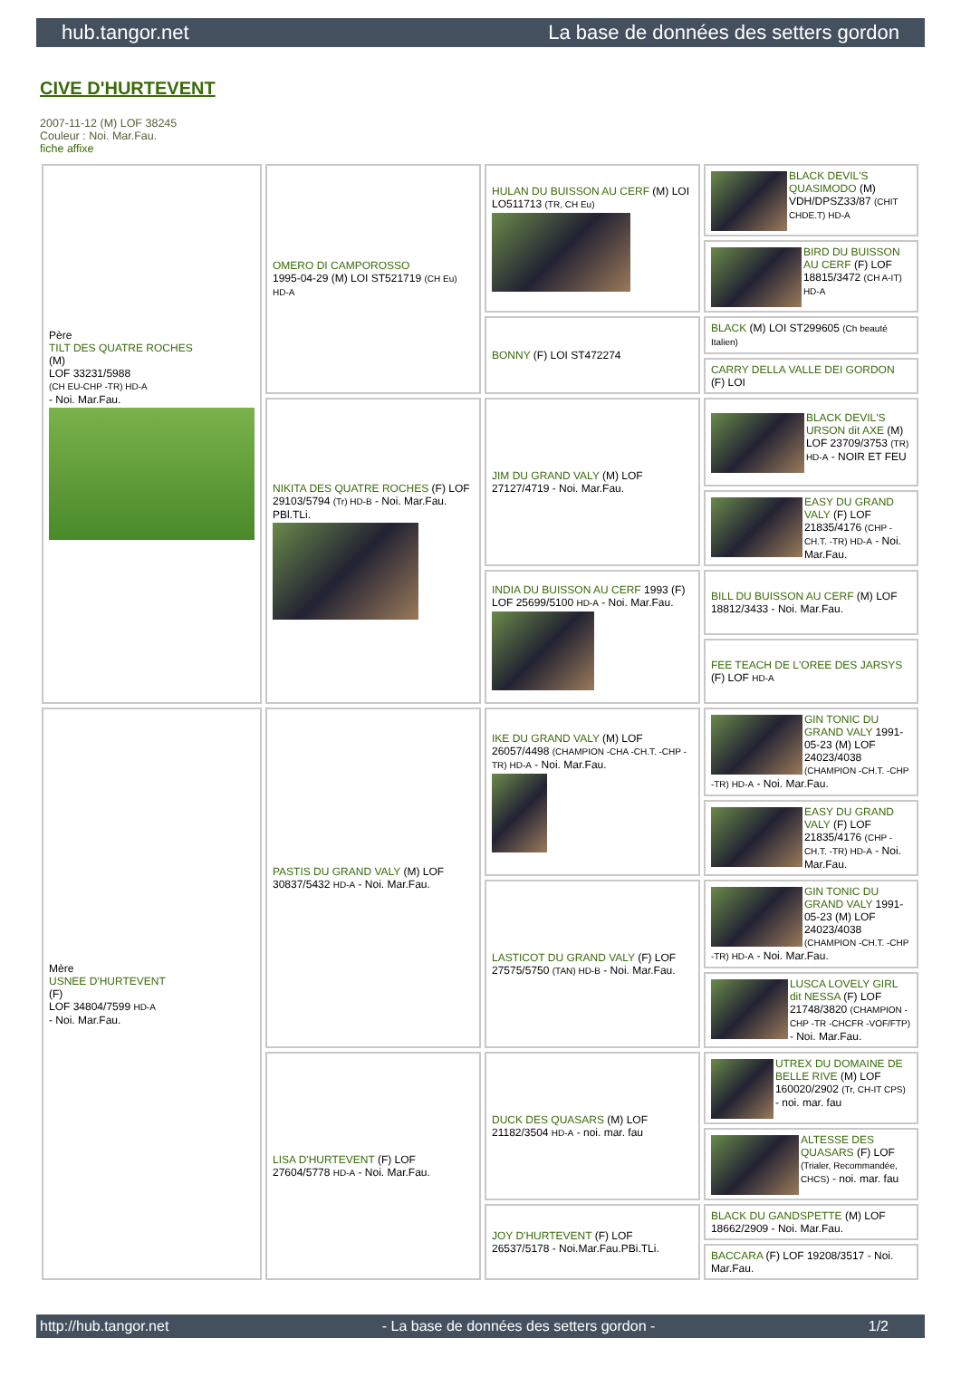hub.tangor.net La base de données des setters gordon
CIVE D'HURTEVENT
2007-11-12 (M) LOF 38245
Couleur : Noi. Mar.Fau.
fiche affixe
| Père TILT DES QUATRE ROCHES (M) LOF 33231/5988 (CH EU-CHP -TR) HD-A - Noi. Mar.Fau. | OMERO DI CAMPOROSSO 1995-04-29 (M) LOI ST521719 (CH Eu) HD-A | HULAN DU BUISSON AU CERF (M) LOI LO511713 (TR, CH Eu) | BLACK DEVIL'S QUASIMODO (M) VDH/DPSZ33/87 (CHIT CHDE.T) HD-A |
| | | | BIRD DU BUISSON AU CERF (F) LOF 18815/3472 (CH A-IT) HD-A |
| | | BONNY (F) LOI ST472274 | BLACK (M) LOI ST299605 (Ch beauté Italien) |
| | | | CARRY DELLA VALLE DEI GORDON (F) LOI |
| | NIKITA DES QUATRE ROCHES (F) LOF 29103/5794 (Tr) HD-B - Noi. Mar.Fau. PBl.TLi. | JIM DU GRAND VALY (M) LOF 27127/4719 - Noi. Mar.Fau. | BLACK DEVIL'S URSON dit AXE (M) LOF 23709/3753 (TR) HD-A - NOIR ET FEU |
| | | | EASY DU GRAND VALY (F) LOF 21835/4176 (CHP -CH.T. -TR) HD-A - Noi. Mar.Fau. |
| | | INDIA DU BUISSON AU CERF 1993 (F) LOF 25699/5100 HD-A - Noi. Mar.Fau. | BILL DU BUISSON AU CERF (M) LOF 18812/3433 - Noi. Mar.Fau. |
| | | | FEE TEACH DE L'OREE DES JARSYS (F) LOF HD-A |
| Mère USNEE D'HURTEVENT (F) LOF 34804/7599 HD-A - Noi. Mar.Fau. | PASTIS DU GRAND VALY (M) LOF 30837/5432 HD-A - Noi. Mar.Fau. | IKE DU GRAND VALY (M) LOF 26057/4498 (CHAMPION -CHA -CH.T. -CHP -TR) HD-A - Noi. Mar.Fau. | GIN TONIC DU GRAND VALY 1991-05-23 (M) LOF 24023/4038 (CHAMPION -CH.T. -CHP -TR) HD-A - Noi. Mar.Fau. |
| | | | EASY DU GRAND VALY (F) LOF 21835/4176 (CHP -CH.T. -TR) HD-A - Noi. Mar.Fau. |
| | | LASTICOT DU GRAND VALY (F) LOF 27575/5750 (TAN) HD-B - Noi. Mar.Fau. | GIN TONIC DU GRAND VALY 1991-05-23 (M) LOF 24023/4038 (CHAMPION -CH.T. -CHP -TR) HD-A - Noi. Mar.Fau. |
| | | | LUSCA LOVELY GIRL dit NESSA (F) LOF 21748/3820 (CHAMPION -CHP -TR -CHCFR -VOF/FTP) - Noi. Mar.Fau. |
| | LISA D'HURTEVENT (F) LOF 27604/5778 HD-A - Noi. Mar.Fau. | DUCK DES QUASARS (M) LOF 21182/3504 HD-A - noi. mar. fau | UTREX DU DOMAINE DE BELLE RIVE (M) LOF 160020/2902 (Tr, CH-IT CPS) - noi. mar. fau |
| | | | ALTESSE DES QUASARS (F) LOF (Trialer, Recommandée, CHCS) - noi. mar. fau |
| | | JOY D'HURTEVENT (F) LOF 26537/5178 - Noi.Mar.Fau.PBi.TLi. | BLACK DU GANDSPETTE (M) LOF 18662/2909 - Noi. Mar.Fau. |
| | | | BACCARA (F) LOF 19208/3517 - Noi. Mar.Fau. |
http://hub.tangor.net - La base de données des setters gordon - 1/2